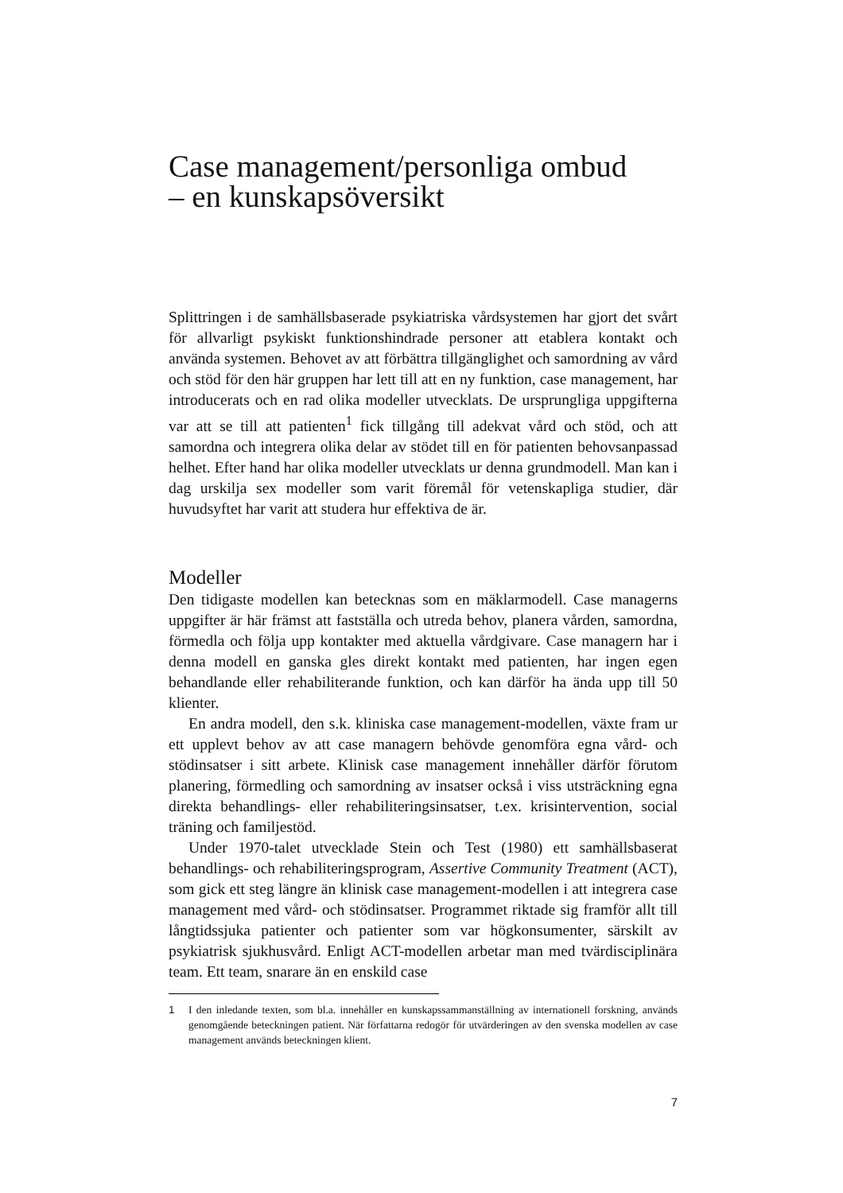Case management/personliga ombud
– en kunskapsöversikt
Splittringen i de samhällsbaserade psykiatriska vårdsystemen har gjort det svårt för allvarligt psykiskt funktionshindrade personer att etablera kontakt och använda systemen. Behovet av att förbättra tillgänglighet och samordning av vård och stöd för den här gruppen har lett till att en ny funktion, case management, har introducerats och en rad olika modeller utvecklats. De ursprungliga uppgifterna var att se till att patienten<sup>1</sup> fick tillgång till adekvat vård och stöd, och att samordna och integrera olika delar av stödet till en för patienten behovsanpassad helhet. Efter hand har olika modeller utvecklats ur denna grundmodell. Man kan i dag urskilja sex modeller som varit föremål för vetenskapliga studier, där huvudsyftet har varit att studera hur effektiva de är.
Modeller
Den tidigaste modellen kan betecknas som en mäklarmodell. Case managerns uppgifter är här främst att fastställa och utreda behov, planera vården, samordna, förmedla och följa upp kontakter med aktuella vårdgivare. Case managern har i denna modell en ganska gles direkt kontakt med patienten, har ingen egen behandlande eller rehabiliterande funktion, och kan därför ha ända upp till 50 klienter.
En andra modell, den s.k. kliniska case management-modellen, växte fram ur ett upplevt behov av att case managern behövde genomföra egna vård- och stödinsatser i sitt arbete. Klinisk case management innehåller därför förutom planering, förmedling och samordning av insatser också i viss utsträckning egna direkta behandlings- eller rehabiliteringsinsatser, t.ex. krisintervention, social träning och familjestöd.
Under 1970-talet utvecklade Stein och Test (1980) ett samhällsbaserat behandlings- och rehabiliteringsprogram, Assertive Community Treatment (ACT), som gick ett steg längre än klinisk case management-modellen i att integrera case management med vård- och stödinsatser. Programmet riktade sig framför allt till långtidssjuka patienter och patienter som var högkonsumenter, särskilt av psykiatrisk sjukhusvård. Enligt ACT-modellen arbetar man med tvärdisciplinära team. Ett team, snarare än en enskild case
1 I den inledande texten, som bl.a. innehåller en kunskapssammanställning av internationell forskning, används genomgående beteckningen patient. När författarna redogör för utvärderingen av den svenska modellen av case management används beteckningen klient.
7